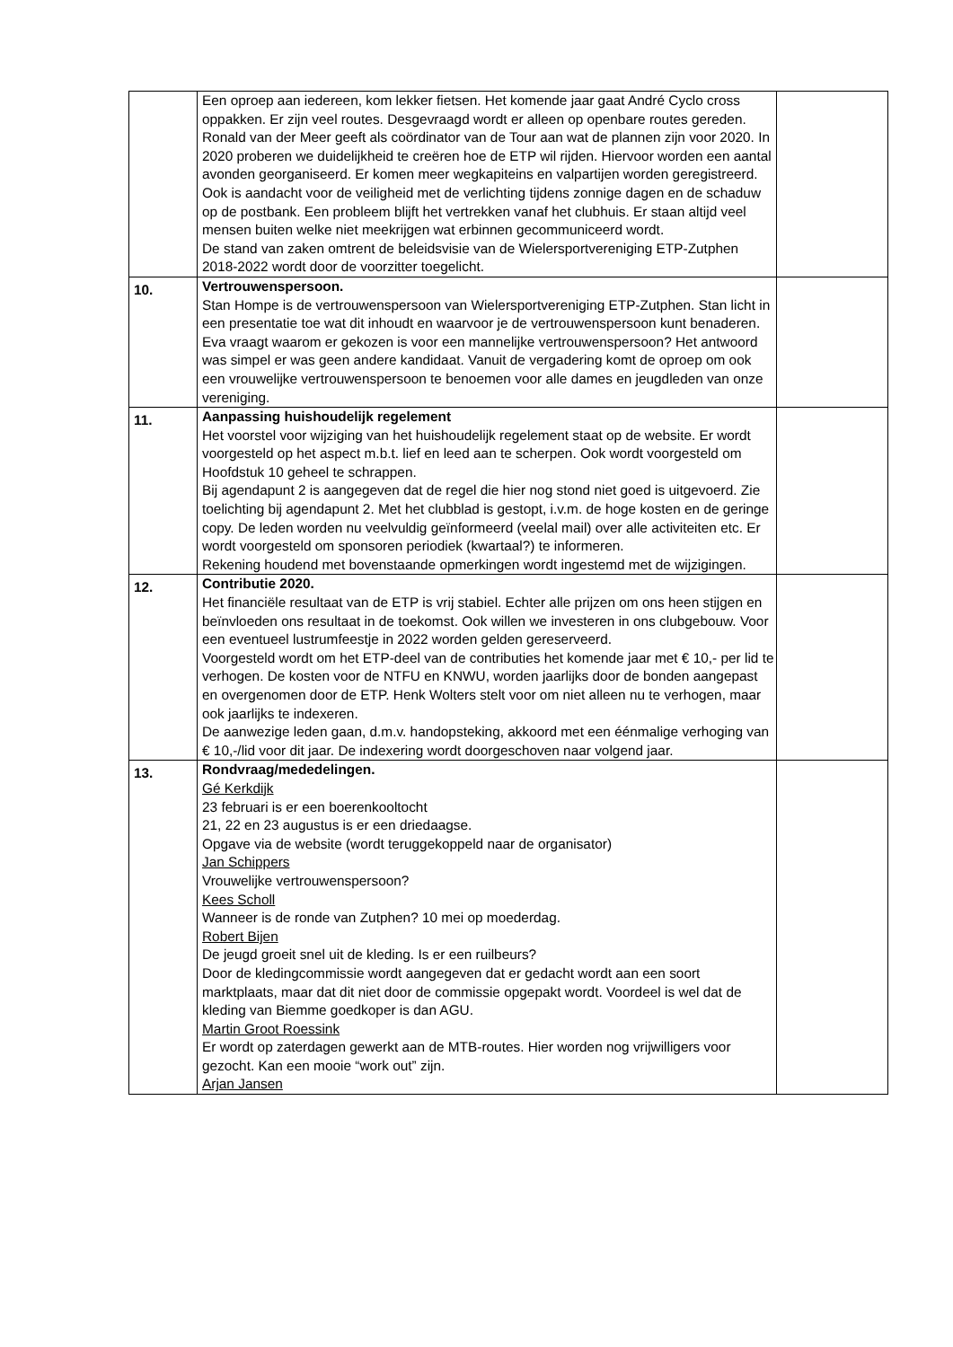| | Een oproep aan iedereen, kom lekker fietsen. Het komende jaar gaat André Cyclo cross oppakken. Er zijn veel routes. Desgevraagd wordt er alleen op openbare routes gereden. Ronald van der Meer geeft als coördinator van de Tour aan wat de plannen zijn voor 2020. In 2020 proberen we duidelijkheid te creëren hoe de ETP wil rijden. Hiervoor worden een aantal avonden georganiseerd. Er komen meer wegkapiteins en valpartijen worden geregistreerd. Ook is aandacht voor de veiligheid met de verlichting tijdens zonnige dagen en de schaduw op de postbank. Een probleem blijft het vertrekken vanaf het clubhuis. Er staan altijd veel mensen buiten welke niet meekrijgen wat erbinnen gecommuniceerd wordt. De stand van zaken omtrent de beleidsvisie van de Wielersportvereniging ETP-Zutphen 2018-2022 wordt door de voorzitter toegelicht. | |
| 10. | Vertrouwenspersoon. Stan Hompe is de vertrouwenspersoon van Wielersportvereniging ETP-Zutphen. Stan licht in een presentatie toe wat dit inhoudt en waarvoor je de vertrouwenspersoon kunt benaderen. Eva vraagt waarom er gekozen is voor een mannelijke vertrouwenspersoon? Het antwoord was simpel er was geen andere kandidaat. Vanuit de vergadering komt de oproep om ook een vrouwelijke vertrouwenspersoon te benoemen voor alle dames en jeugdleden van onze vereniging. | |
| 11. | Aanpassing huishoudelijk regelement Het voorstel voor wijziging van het huishoudelijk regelement staat op de website. Er wordt voorgesteld op het aspect m.b.t. lief en leed aan te scherpen. Ook wordt voorgesteld om Hoofdstuk 10 geheel te schrappen. Bij agendapunt 2 is aangegeven dat de regel die hier nog stond niet goed is uitgevoerd. Zie toelichting bij agendapunt 2. Met het clubblad is gestopt, i.v.m. de hoge kosten en de geringe copy. De leden worden nu veelvuldig geïnformeerd (veelal mail) over alle activiteiten etc. Er wordt voorgesteld om sponsoren periodiek (kwartaal?) te informeren. Rekening houdend met bovenstaande opmerkingen wordt ingestemd met de wijzigingen. | |
| 12. | Contributie 2020. Het financiële resultaat van de ETP is vrij stabiel. Echter alle prijzen om ons heen stijgen en beïnvloeden ons resultaat in de toekomst. Ook willen we investeren in ons clubgebouw. Voor een eventueel lustrumfeestje in 2022 worden gelden gereserveerd. Voorgesteld wordt om het ETP-deel van de contributies het komende jaar met € 10,- per lid te verhogen. De kosten voor de NTFU en KNWU, worden jaarlijks door de bonden aangepast en overgenomen door de ETP. Henk Wolters stelt voor om niet alleen nu te verhogen, maar ook jaarlijks te indexeren. De aanwezige leden gaan, d.m.v. handopsteking, akkoord met een éénmalige verhoging van € 10,-/lid voor dit jaar. De indexering wordt doorgeschoven naar volgend jaar. | |
| 13. | Rondvraag/mededelingen. Gé Kerkdijk 23 februari is er een boerenkooltocht 21, 22 en 23 augustus is er een driedaagse. Opgave via de website (wordt teruggekoppeld naar de organisator) Jan Schippers Vrouwelijke vertrouwenspersoon? Kees Scholl Wanneer is de ronde van Zutphen? 10 mei op moederdag. Robert Bijen De jeugd groeit snel uit de kleding. Is er een ruilbeurs? Door de kledingcommissie wordt aangegeven dat er gedacht wordt aan een soort marktplaats, maar dat dit niet door de commissie opgepakt wordt. Voordeel is wel dat de kleding van Biemme goedkoper is dan AGU. Martin Groot Roessink Er wordt op zaterdagen gewerkt aan de MTB-routes. Hier worden nog vrijwilligers voor gezocht. Kan een mooie “work out” zijn. Arjan Jansen | |